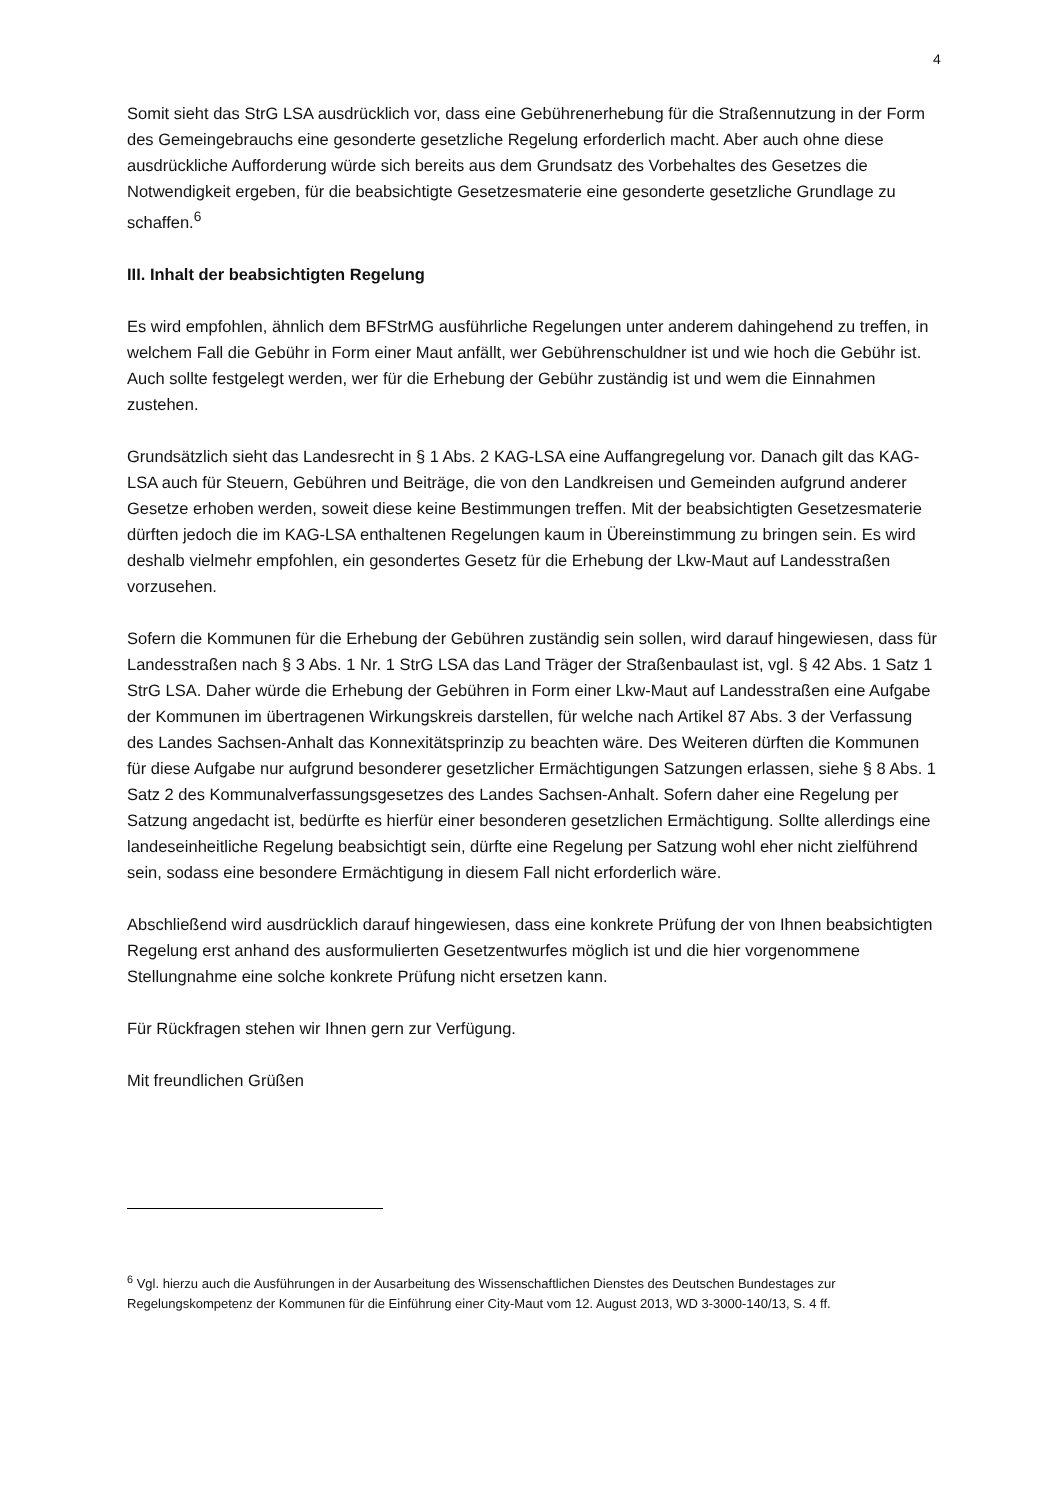4
Somit sieht das StrG LSA ausdrücklich vor, dass eine Gebührenerhebung für die Straßennutzung in der Form des Gemeingebrauchs eine gesonderte gesetzliche Regelung erforderlich macht. Aber auch ohne diese ausdrückliche Aufforderung würde sich bereits aus dem Grundsatz des Vorbehaltes des Gesetzes die Notwendigkeit ergeben, für die beabsichtigte Gesetzesmaterie eine gesonderte gesetzliche Grundlage zu schaffen.<sup>6</sup>
III. Inhalt der beabsichtigten Regelung
Es wird empfohlen, ähnlich dem BFStrMG ausführliche Regelungen unter anderem dahingehend zu treffen, in welchem Fall die Gebühr in Form einer Maut anfällt, wer Gebührenschuldner ist und wie hoch die Gebühr ist. Auch sollte festgelegt werden, wer für die Erhebung der Gebühr zuständig ist und wem die Einnahmen zustehen.
Grundsätzlich sieht das Landesrecht in § 1 Abs. 2 KAG-LSA eine Auffangregelung vor. Danach gilt das KAG-LSA auch für Steuern, Gebühren und Beiträge, die von den Landkreisen und Gemeinden aufgrund anderer Gesetze erhoben werden, soweit diese keine Bestimmungen treffen. Mit der beabsichtigten Gesetzesmaterie dürften jedoch die im KAG-LSA enthaltenen Regelungen kaum in Übereinstimmung zu bringen sein. Es wird deshalb vielmehr empfohlen, ein gesondertes Gesetz für die Erhebung der Lkw-Maut auf Landesstraßen vorzusehen.
Sofern die Kommunen für die Erhebung der Gebühren zuständig sein sollen, wird darauf hingewiesen, dass für Landesstraßen nach § 3 Abs. 1 Nr. 1 StrG LSA das Land Träger der Straßenbaulast ist, vgl. § 42 Abs. 1 Satz 1 StrG LSA. Daher würde die Erhebung der Gebühren in Form einer Lkw-Maut auf Landesstraßen eine Aufgabe der Kommunen im übertragenen Wirkungskreis darstellen, für welche nach Artikel 87 Abs. 3 der Verfassung des Landes Sachsen-Anhalt das Konnexitätsprinzip zu beachten wäre. Des Weiteren dürften die Kommunen für diese Aufgabe nur aufgrund besonderer gesetzlicher Ermächtigungen Satzungen erlassen, siehe § 8 Abs. 1 Satz 2 des Kommunalverfassungsgesetzes des Landes Sachsen-Anhalt. Sofern daher eine Regelung per Satzung angedacht ist, bedürfte es hierfür einer besonderen gesetzlichen Ermächtigung. Sollte allerdings eine landeseinheitliche Regelung beabsichtigt sein, dürfte eine Regelung per Satzung wohl eher nicht zielführend sein, sodass eine besondere Ermächtigung in diesem Fall nicht erforderlich wäre.
Abschließend wird ausdrücklich darauf hingewiesen, dass eine konkrete Prüfung der von Ihnen beabsichtigten Regelung erst anhand des ausformulierten Gesetzentwurfes möglich ist und die hier vorgenommene Stellungnahme eine solche konkrete Prüfung nicht ersetzen kann.
Für Rückfragen stehen wir Ihnen gern zur Verfügung.
Mit freundlichen Grüßen
<sup>6</sup> Vgl. hierzu auch die Ausführungen in der Ausarbeitung des Wissenschaftlichen Dienstes des Deutschen Bundestages zur Regelungskompetenz der Kommunen für die Einführung einer City-Maut vom 12. August 2013, WD 3-3000-140/13, S. 4 ff.